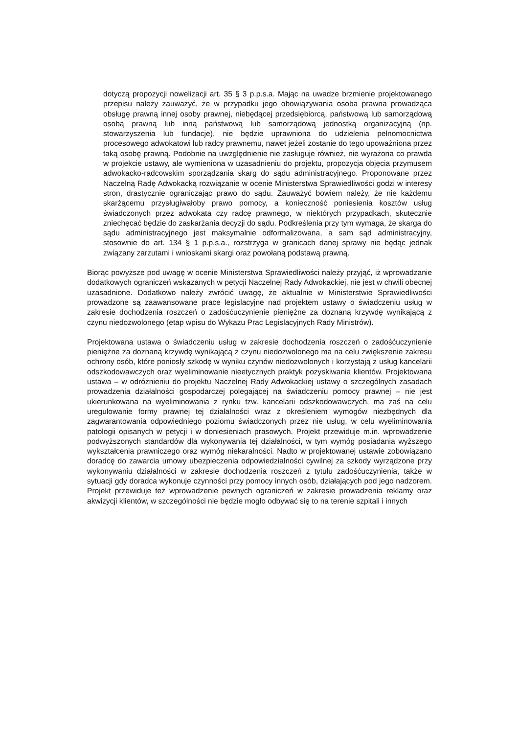dotyczą propozycji nowelizacji art. 35 § 3 p.p.s.a. Mając na uwadze brzmienie projektowanego przepisu należy zauważyć, że w przypadku jego obowiązywania osoba prawna prowadząca obsługę prawną innej osoby prawnej, niebędącej przedsiębiorcą, państwową lub samorządową osobą prawną lub inną państwową lub samorządową jednostką organizacyjną (np. stowarzyszenia lub fundacje), nie będzie uprawniona do udzielenia pełnomocnictwa procesowego adwokatowi lub radcy prawnemu, nawet jeżeli zostanie do tego upoważniona przez taką osobę prawną. Podobnie na uwzględnienie nie zasługuje również, nie wyrażona co prawda w projekcie ustawy, ale wymieniona w uzasadnieniu do projektu, propozycja objęcia przymusem adwokacko-radcowskim sporządzania skarg do sądu administracyjnego. Proponowane przez Naczelną Radę Adwokacką rozwiązanie w ocenie Ministerstwa Sprawiedliwości godzi w interesy stron, drastycznie ograniczając prawo do sądu. Zauważyć bowiem należy, że nie każdemu skarżącemu przysługiwałoby prawo pomocy, a konieczność poniesienia kosztów usług świadczonych przez adwokata czy radcę prawnego, w niektórych przypadkach, skutecznie zniechęcać będzie do zaskarżania decyzji do sądu. Podkreślenia przy tym wymaga, że skarga do sądu administracyjnego jest maksymalnie odformalizowana, a sam sąd administracyjny, stosownie do art. 134 § 1 p.p.s.a., rozstrzyga w granicach danej sprawy nie będąc jednak związany zarzutami i wnioskami skargi oraz powołaną podstawą prawną.
Biorąc powyższe pod uwagę w ocenie Ministerstwa Sprawiedliwości należy przyjąć, iż wprowadzanie dodatkowych ograniczeń wskazanych w petycji Naczelnej Rady Adwokackiej, nie jest w chwili obecnej uzasadnione. Dodatkowo należy zwrócić uwagę, że aktualnie w Ministerstwie Sprawiedliwości prowadzone są zaawansowane prace legislacyjne nad projektem ustawy o świadczeniu usług w zakresie dochodzenia roszczeń o zadośćuczynienie pieniężne za doznaną krzywdę wynikającą z czynu niedozwolonego (etap wpisu do Wykazu Prac Legislacyjnych Rady Ministrów).
Projektowana ustawa o świadczeniu usług w zakresie dochodzenia roszczeń o zadośćuczynienie pieniężne za doznaną krzywdę wynikającą z czynu niedozwolonego ma na celu zwiększenie zakresu ochrony osób, które poniosły szkodę w wyniku czynów niedozwolonych i korzystają z usług kancelarii odszkodowawczych oraz wyeliminowanie nieetycznych praktyk pozyskiwania klientów. Projektowana ustawa – w odróżnieniu do projektu Naczelnej Rady Adwokackiej ustawy o szczególnych zasadach prowadzenia działalności gospodarczej polegającej na świadczeniu pomocy prawnej – nie jest ukierunkowana na wyeliminowania z rynku tzw. kancelarii odszkodowawczych, ma zaś na celu uregulowanie formy prawnej tej działalności wraz z określeniem wymogów niezbędnych dla zagwarantowania odpowiedniego poziomu świadczonych przez nie usług, w celu wyeliminowania patologii opisanych w petycji i w doniesieniach prasowych. Projekt przewiduje m.in. wprowadzenie podwyższonych standardów dla wykonywania tej działalności, w tym wymóg posiadania wyższego wykształcenia prawniczego oraz wymóg niekaralności. Nadto w projektowanej ustawie zobowiązano doradcę do zawarcia umowy ubezpieczenia odpowiedzialności cywilnej za szkody wyrządzone przy wykonywaniu działalności w zakresie dochodzenia roszczeń z tytułu zadośćuczynienia, także w sytuacji gdy doradca wykonuje czynności przy pomocy innych osób, działających pod jego nadzorem. Projekt przewiduje też wprowadzenie pewnych ograniczeń w zakresie prowadzenia reklamy oraz akwizycji klientów, w szczególności nie będzie mogło odbywać się to na terenie szpitali i innych